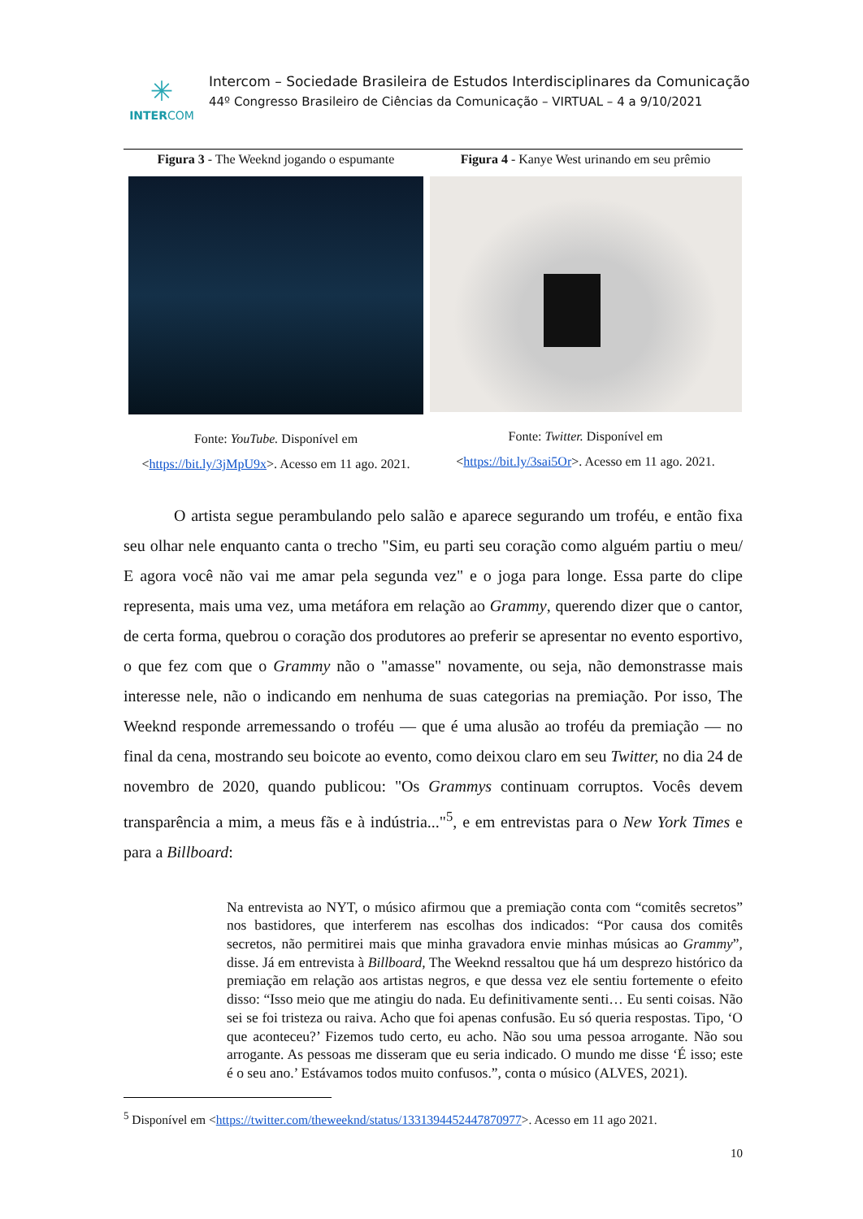✳
INTERCOM
Intercom – Sociedade Brasileira de Estudos Interdisciplinares da Comunicação
44º Congresso Brasileiro de Ciências da Comunicação – VIRTUAL – 4 a 9/10/2021
Figura 3 - The Weeknd jogando o espumante
Fonte: YouTube. Disponível em
<https://bit.ly/3jMpU9x>. Acesso em 11 ago. 2021.
Figura 4 - Kanye West urinando em seu prêmio
Fonte: Twitter. Disponível em
<https://bit.ly/3sai5Or>. Acesso em 11 ago. 2021.
O artista segue perambulando pelo salão e aparece segurando um troféu, e então fixa seu olhar nele enquanto canta o trecho "Sim, eu parti seu coração como alguém partiu o meu/ E agora você não vai me amar pela segunda vez" e o joga para longe. Essa parte do clipe representa, mais uma vez, uma metáfora em relação ao Grammy, querendo dizer que o cantor, de certa forma, quebrou o coração dos produtores ao preferir se apresentar no evento esportivo, o que fez com que o Grammy não o "amasse" novamente, ou seja, não demonstrasse mais interesse nele, não o indicando em nenhuma de suas categorias na premiação. Por isso, The Weeknd responde arremessando o troféu — que é uma alusão ao troféu da premiação — no final da cena, mostrando seu boicote ao evento, como deixou claro em seu Twitter, no dia 24 de novembro de 2020, quando publicou: "Os Grammys continuam corruptos. Vocês devem transparência a mim, a meus fãs e à indústria..."<sup>5</sup>, e em entrevistas para o New York Times e para a Billboard:
Na entrevista ao NYT, o músico afirmou que a premiação conta com “comitês secretos” nos bastidores, que interferem nas escolhas dos indicados: “Por causa dos comitês secretos, não permitirei mais que minha gravadora envie minhas músicas ao Grammy”, disse. Já em entrevista à Billboard, The Weeknd ressaltou que há um desprezo histórico da premiação em relação aos artistas negros, e que dessa vez ele sentiu fortemente o efeito disso: “Isso meio que me atingiu do nada. Eu definitivamente senti… Eu senti coisas. Não sei se foi tristeza ou raiva. Acho que foi apenas confusão. Eu só queria respostas. Tipo, ‘O que aconteceu?’ Fizemos tudo certo, eu acho. Não sou uma pessoa arrogante. Não sou arrogante. As pessoas me disseram que eu seria indicado. O mundo me disse ‘É isso; este é o seu ano.’ Estávamos todos muito confusos.”, conta o músico (ALVES, 2021).
<sup>5</sup> Disponível em <https://twitter.com/theweeknd/status/1331394452447870977>. Acesso em 11 ago 2021.
10